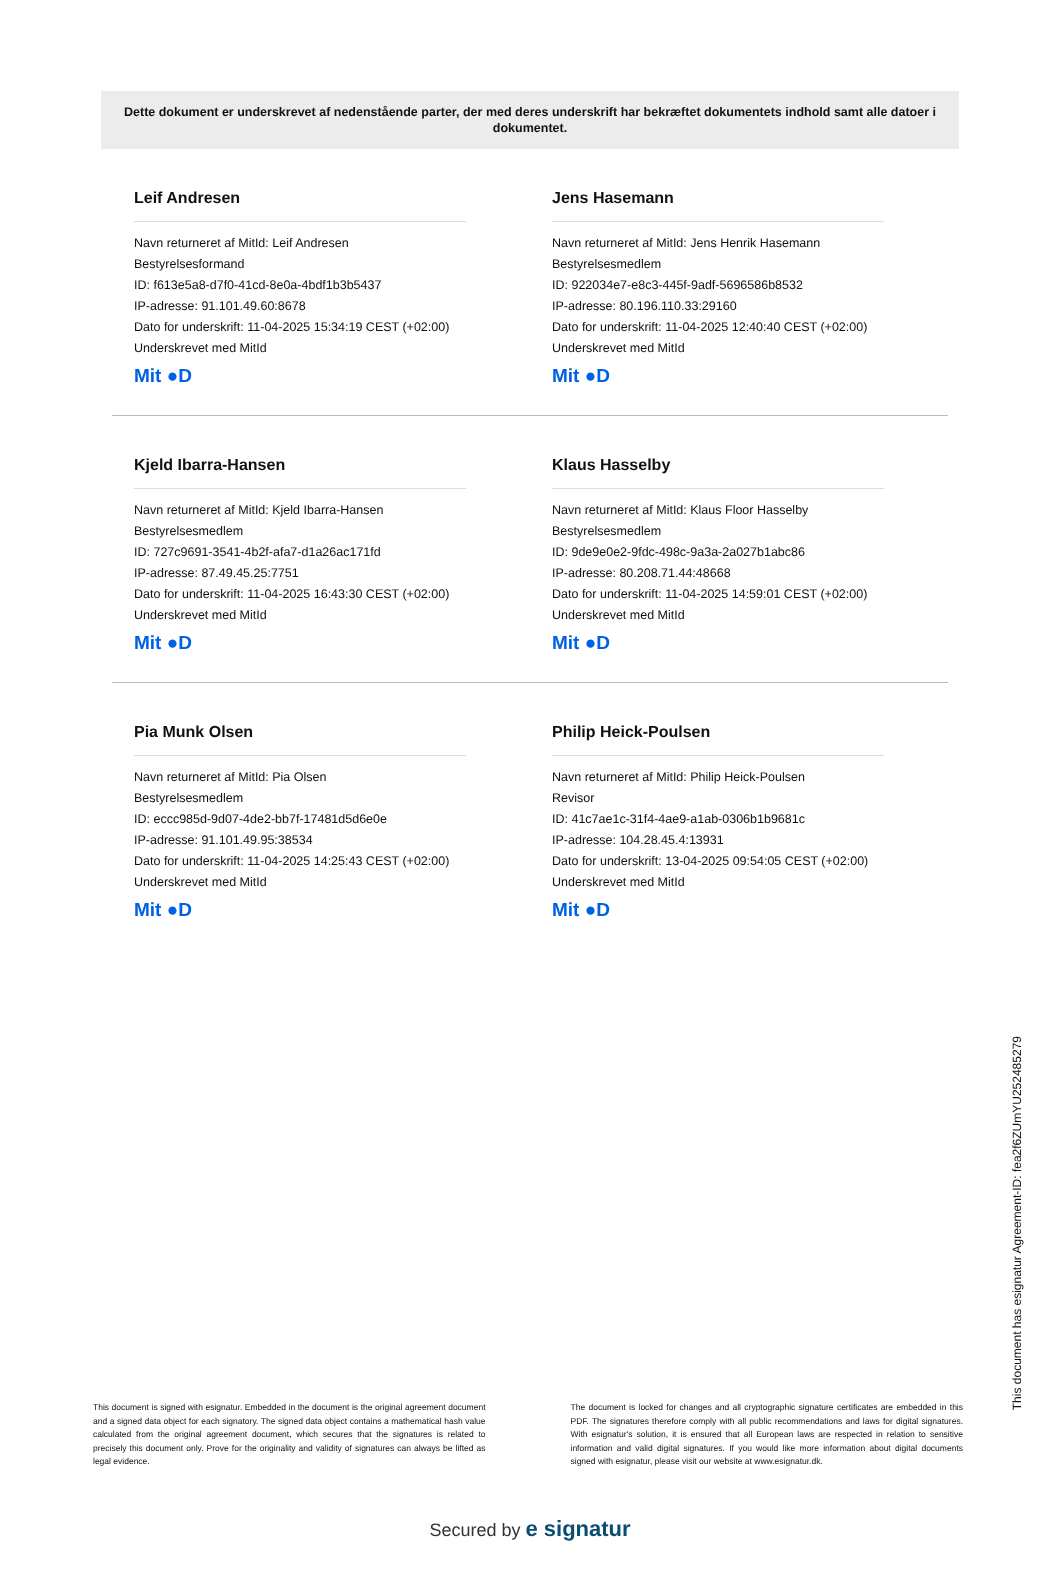Dette dokument er underskrevet af nedenstående parter, der med deres underskrift har bekræftet dokumentets indhold samt alle datoer i dokumentet.
Leif Andresen
Navn returneret af MitId: Leif Andresen
Bestyrelsesformand
ID: f613e5a8-d7f0-41cd-8e0a-4bdf1b3b5437
IP-adresse: 91.101.49.60:8678
Dato for underskrift: 11-04-2025 15:34:19 CEST (+02:00)
Underskrevet med MitId
Mit ●D
Jens Hasemann
Navn returneret af MitId: Jens Henrik Hasemann
Bestyrelsesmedlem
ID: 922034e7-e8c3-445f-9adf-5696586b8532
IP-adresse: 80.196.110.33:29160
Dato for underskrift: 11-04-2025 12:40:40 CEST (+02:00)
Underskrevet med MitId
Mit ●D
Kjeld Ibarra-Hansen
Navn returneret af MitId: Kjeld Ibarra-Hansen
Bestyrelsesmedlem
ID: 727c9691-3541-4b2f-afa7-d1a26ac171fd
IP-adresse: 87.49.45.25:7751
Dato for underskrift: 11-04-2025 16:43:30 CEST (+02:00)
Underskrevet med MitId
Mit ●D
Klaus Hasselby
Navn returneret af MitId: Klaus Floor Hasselby
Bestyrelsesmedlem
ID: 9de9e0e2-9fdc-498c-9a3a-2a027b1abc86
IP-adresse: 80.208.71.44:48668
Dato for underskrift: 11-04-2025 14:59:01 CEST (+02:00)
Underskrevet med MitId
Mit ●D
Pia Munk Olsen
Navn returneret af MitId: Pia Olsen
Bestyrelsesmedlem
ID: eccc985d-9d07-4de2-bb7f-17481d5d6e0e
IP-adresse: 91.101.49.95:38534
Dato for underskrift: 11-04-2025 14:25:43 CEST (+02:00)
Underskrevet med MitId
Mit ●D
Philip Heick-Poulsen
Navn returneret af MitId: Philip Heick-Poulsen
Revisor
ID: 41c7ae1c-31f4-4ae9-a1ab-0306b1b9681c
IP-adresse: 104.28.45.4:13931
Dato for underskrift: 13-04-2025 09:54:05 CEST (+02:00)
Underskrevet med MitId
Mit ●D
This document has esignatur Agreement-ID: fea2f6ZUmYU252485279
This document is signed with esignatur. Embedded in the document is the original agreement document and a signed data object for each signatory. The signed data object contains a mathematical hash value calculated from the original agreement document, which secures that the signatures is related to precisely this document only. Prove for the originality and validity of signatures can always be lifted as legal evidence.
The document is locked for changes and all cryptographic signature certificates are embedded in this PDF. The signatures therefore comply with all public recommendations and laws for digital signatures. With esignatur's solution, it is ensured that all European laws are respected in relation to sensitive information and valid digital signatures. If you would like more information about digital documents signed with esignatur, please visit our website at www.esignatur.dk.
Secured by e signatur